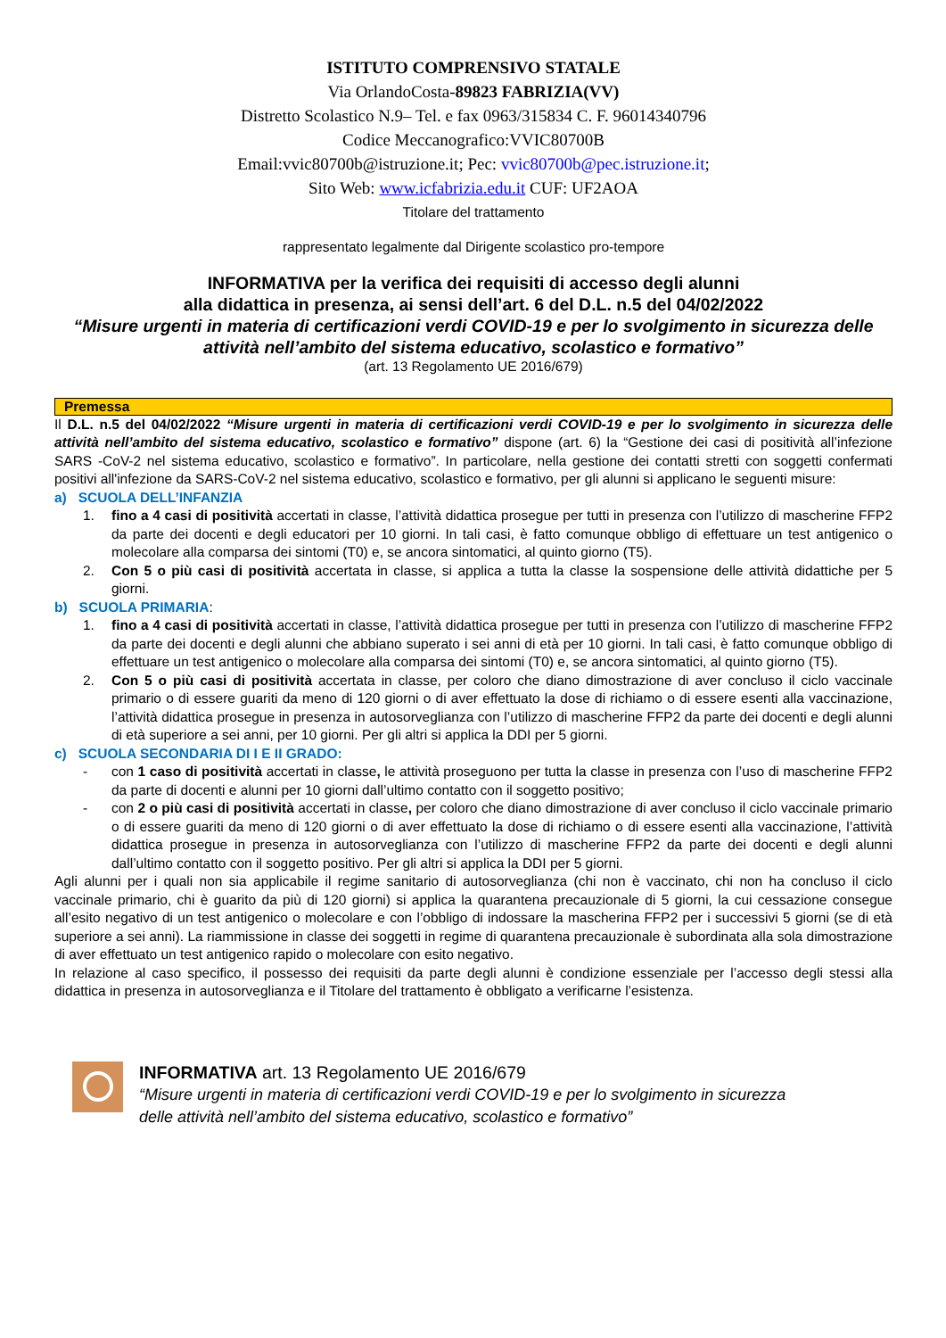ISTITUTO COMPRENSIVO STATALE
Via OrlandoCosta-89823 FABRIZIA(VV)
Distretto Scolastico N.9– Tel. e fax 0963/315834 C. F. 96014340796
Codice Meccanografico:VVIC80700B
Email:vvic80700b@istruzione.it; Pec: vvic80700b@pec.istruzione.it;
Sito Web: www.icfabrizia.edu.it CUF: UF2AOA
Titolare del trattamento
rappresentato legalmente dal Dirigente scolastico pro-tempore
INFORMATIVA per la verifica dei requisiti di accesso degli alunni
alla didattica in presenza, ai sensi dell’art. 6 del D.L. n.5 del 04/02/2022
“Misure urgenti in materia di certificazioni verdi COVID-19 e per lo svolgimento in sicurezza delle attività nell’ambito del sistema educativo, scolastico e formativo”
(art. 13 Regolamento UE 2016/679)
Premessa
Il D.L. n.5 del 04/02/2022 “Misure urgenti in materia di certificazioni verdi COVID-19 e per lo svolgimento in sicurezza delle attività nell’ambito del sistema educativo, scolastico e formativo” dispone (art. 6) la “Gestione dei casi di positività all’infezione SARS -CoV-2 nel sistema educativo, scolastico e formativo”. In particolare, nella gestione dei contatti stretti con soggetti confermati positivi all'infezione da SARS-CoV-2 nel sistema educativo, scolastico e formativo, per gli alunni si applicano le seguenti misure:
a) SCUOLA DELL’INFANZIA
1. fino a 4 casi di positività accertati in classe, l’attività didattica prosegue per tutti in presenza con l’utilizzo di mascherine FFP2 da parte dei docenti e degli educatori per 10 giorni. In tali casi, è fatto comunque obbligo di effettuare un test antigenico o molecolare alla comparsa dei sintomi (T0) e, se ancora sintomatici, al quinto giorno (T5).
2. Con 5 o più casi di positività accertata in classe, si applica a tutta la classe la sospensione delle attività didattiche per 5 giorni.
b) SCUOLA PRIMARIA:
1. fino a 4 casi di positività accertati in classe, l’attività didattica prosegue per tutti in presenza con l’utilizzo di mascherine FFP2 da parte dei docenti e degli alunni che abbiano superato i sei anni di età per 10 giorni. In tali casi, è fatto comunque obbligo di effettuare un test antigenico o molecolare alla comparsa dei sintomi (T0) e, se ancora sintomatici, al quinto giorno (T5).
2. Con 5 o più casi di positività accertata in classe, per coloro che diano dimostrazione di aver concluso il ciclo vaccinale primario o di essere guariti da meno di 120 giorni o di aver effettuato la dose di richiamo o di essere esenti alla vaccinazione, l’attività didattica prosegue in presenza in autosorveglianza con l’utilizzo di mascherine FFP2 da parte dei docenti e degli alunni di età superiore a sei anni, per 10 giorni. Per gli altri si applica la DDI per 5 giorni.
c) SCUOLA SECONDARIA DI I E II GRADO:
- con 1 caso di positività accertati in classe, le attività proseguono per tutta la classe in presenza con l’uso di mascherine FFP2 da parte di docenti e alunni per 10 giorni dall’ultimo contatto con il soggetto positivo;
- con 2 o più casi di positività accertati in classe, per coloro che diano dimostrazione di aver concluso il ciclo vaccinale primario o di essere guariti da meno di 120 giorni o di aver effettuato la dose di richiamo o di essere esenti alla vaccinazione, l’attività didattica prosegue in presenza in autosorveglianza con l’utilizzo di mascherine FFP2 da parte dei docenti e degli alunni dall’ultimo contatto con il soggetto positivo. Per gli altri si applica la DDI per 5 giorni.
Agli alunni per i quali non sia applicabile il regime sanitario di autosorveglianza (chi non è vaccinato, chi non ha concluso il ciclo vaccinale primario, chi è guarito da più di 120 giorni) si applica la quarantena precauzionale di 5 giorni, la cui cessazione consegue all’esito negativo di un test antigenico o molecolare e con l’obbligo di indossare la mascherina FFP2 per i successivi 5 giorni (se di età superiore a sei anni). La riammissione in classe dei soggetti in regime di quarantena precauzionale è subordinata alla sola dimostrazione di aver effettuato un test antigenico rapido o molecolare con esito negativo.
In relazione al caso specifico, il possesso dei requisiti da parte degli alunni è condizione essenziale per l’accesso degli stessi alla didattica in presenza in autosorveglianza e il Titolare del trattamento è obbligato a verificarne l’esistenza.
INFORMATIVA art. 13 Regolamento UE 2016/679
“Misure urgenti in materia di certificazioni verdi COVID-19 e per lo svolgimento in sicurezza
delle attività nell’ambito del sistema educativo, scolastico e formativo”